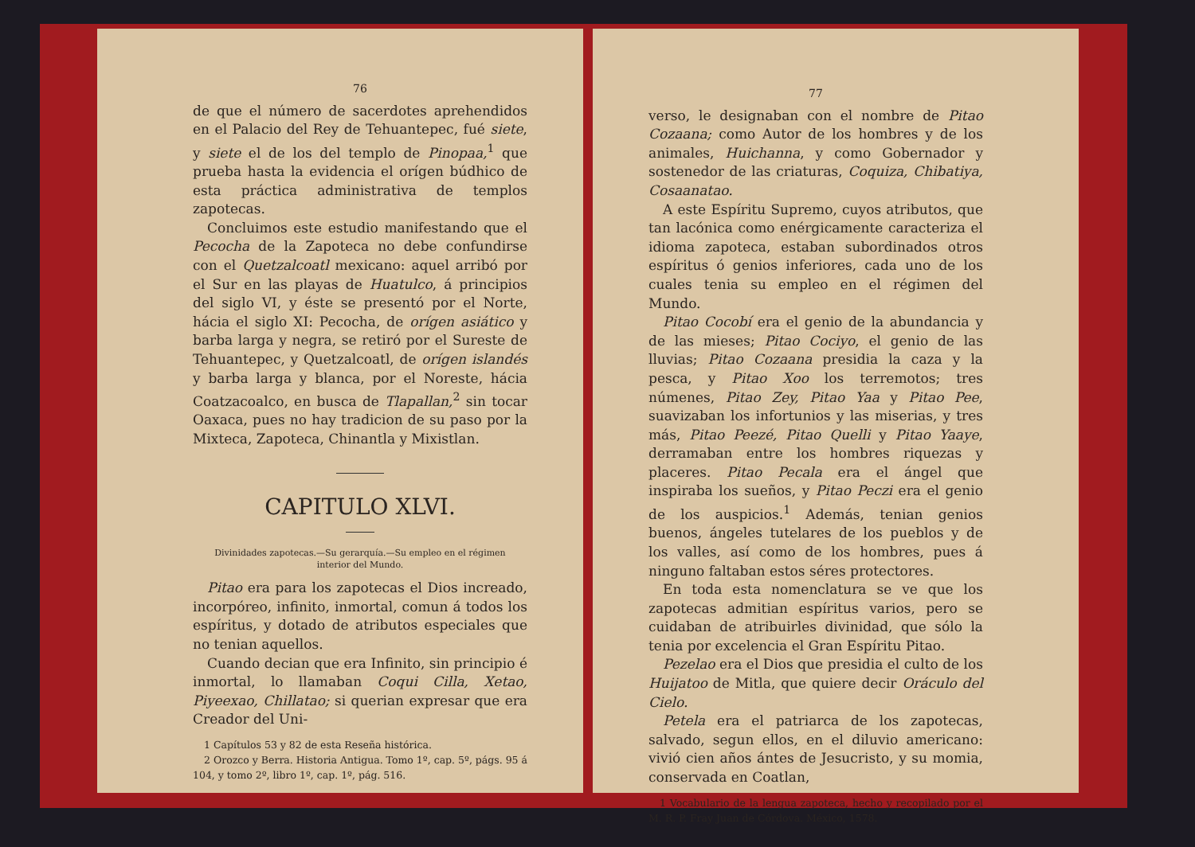76
de que el número de sacerdotes aprehendidos en el Palacio del Rey de Tehuantepec, fué siete, y siete el de los del templo de Pinopaa,<sup>1</sup> que prueba hasta la evidencia el orígen búdhico de esta práctica administrativa de templos zapotecas.
Concluimos este estudio manifestando que el Pecocha de la Zapoteca no debe confundirse con el Quetzalcoatl mexicano: aquel arribó por el Sur en las playas de Huatulco, á principios del siglo VI, y éste se presentó por el Norte, hácia el siglo XI: Pecocha, de orígen asiático y barba larga y negra, se retiró por el Sureste de Tehuantepec, y Quetzalcoatl, de orígen islandés y barba larga y blanca, por el Noreste, hácia Coatzacoalco, en busca de Tlapallan,<sup>2</sup> sin tocar Oaxaca, pues no hay tradicion de su paso por la Mixteca, Zapoteca, Chinantla y Mixistlan.
CAPITULO XLVI.
Divinidades zapotecas.—Su gerarquía.—Su empleo en el régimen
interior del Mundo.
Pitao era para los zapotecas el Dios increado, incorpóreo, infinito, inmortal, comun á todos los espíritus, y dotado de atributos especiales que no tenian aquellos.
Cuando decian que era Infinito, sin principio é inmortal, lo llamaban Coqui Cilla, Xetao, Piyeexao, Chillatao; si querian expresar que era Creador del Uni-
1 Capítulos 53 y 82 de esta Reseña histórica.
2 Orozco y Berra. Historia Antigua. Tomo 1º, cap. 5º, págs. 95 á 104, y tomo 2º, libro 1º, cap. 1º, pág. 516.
77
verso, le designaban con el nombre de Pitao Cozaana; como Autor de los hombres y de los animales, Huichanna, y como Gobernador y sostenedor de las criaturas, Coquiza, Chibatiya, Cosaanatao.
A este Espíritu Supremo, cuyos atributos, que tan lacónica como enérgicamente caracteriza el idioma zapoteca, estaban subordinados otros espíritus ó genios inferiores, cada uno de los cuales tenia su empleo en el régimen del Mundo.
Pitao Cocobí era el genio de la abundancia y de las mieses; Pitao Cociyo, el genio de las lluvias; Pitao Cozaana presidia la caza y la pesca, y Pitao Xoo los terremotos; tres númenes, Pitao Zey, Pitao Yaa y Pitao Pee, suavizaban los infortunios y las miserias, y tres más, Pitao Peezé, Pitao Quelli y Pitao Yaaye, derramaban entre los hombres riquezas y placeres. Pitao Pecala era el ángel que inspiraba los sueños, y Pitao Peczi era el genio de los auspicios.<sup>1</sup> Además, tenian genios buenos, ángeles tutelares de los pueblos y de los valles, así como de los hombres, pues á ninguno faltaban estos séres protectores.
En toda esta nomenclatura se ve que los zapotecas admitian espíritus varios, pero se cuidaban de atribuirles divinidad, que sólo la tenia por excelencia el Gran Espíritu Pitao.
Pezelao era el Dios que presidia el culto de los Huijatoo de Mitla, que quiere decir Oráculo del Cielo.
Petela era el patriarca de los zapotecas, salvado, segun ellos, en el diluvio americano: vivió cien años ántes de Jesucristo, y su momia, conservada en Coatlan,
1 Vocabulario de la lengua zapoteca, hecho y recopilado por el M. R. P. Fray Juan de Córdova. México, 1578.